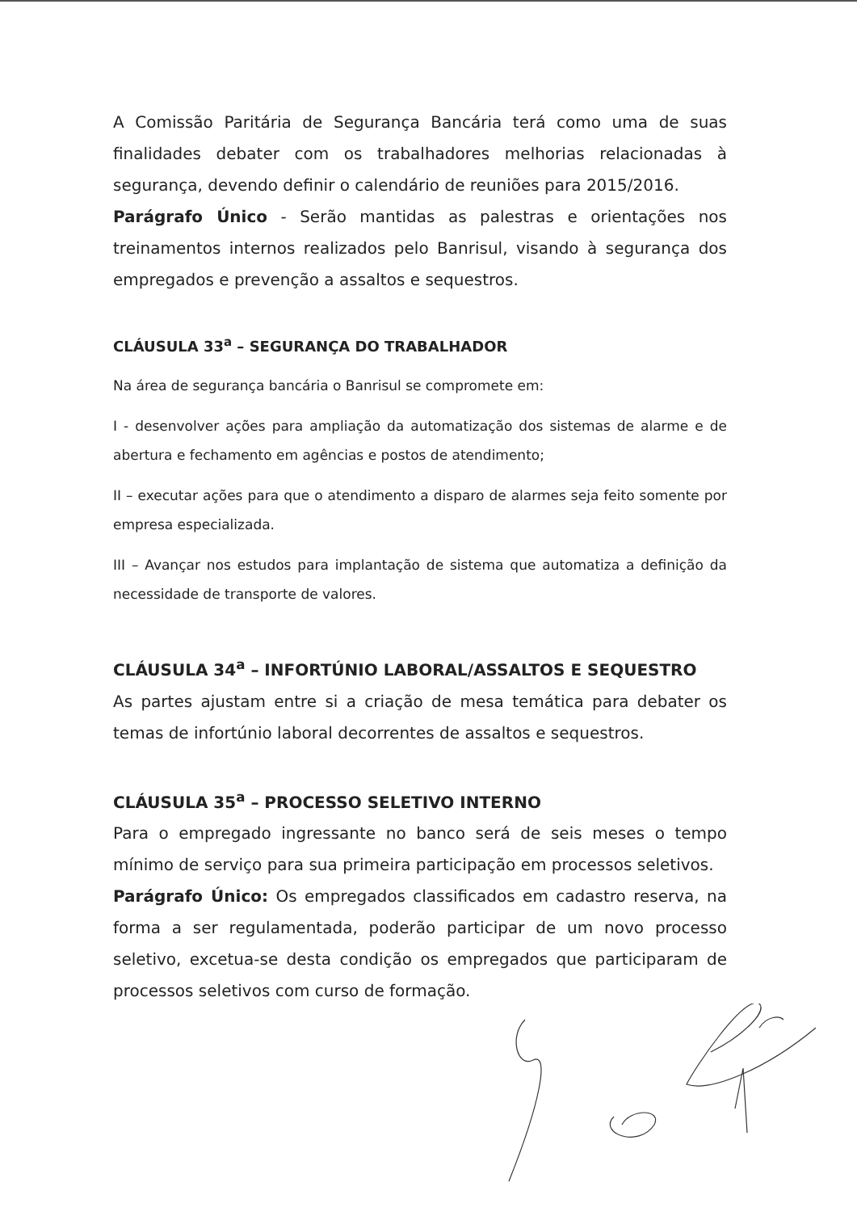A Comissão Paritária de Segurança Bancária terá como uma de suas finalidades debater com os trabalhadores melhorias relacionadas à segurança, devendo definir o calendário de reuniões para 2015/2016.
Parágrafo Único - Serão mantidas as palestras e orientações nos treinamentos internos realizados pelo Banrisul, visando à segurança dos empregados e prevenção a assaltos e sequestros.
CLÁUSULA 33<sup>a</sup> – SEGURANÇA DO TRABALHADOR
Na área de segurança bancária o Banrisul se compromete em:
I - desenvolver ações para ampliação da automatização dos sistemas de alarme e de abertura e fechamento em agências e postos de atendimento;
II – executar ações para que o atendimento a disparo de alarmes seja feito somente por empresa especializada.
III – Avançar nos estudos para implantação de sistema que automatiza a definição da necessidade de transporte de valores.
CLÁUSULA 34<sup>a</sup> – INFORTÚNIO LABORAL/ASSALTOS E SEQUESTRO
As partes ajustam entre si a criação de mesa temática para debater os temas de infortúnio laboral decorrentes de assaltos e sequestros.
CLÁUSULA 35<sup>a</sup> – PROCESSO SELETIVO INTERNO
Para o empregado ingressante no banco será de seis meses o tempo mínimo de serviço para sua primeira participação em processos seletivos.
Parágrafo Único: Os empregados classificados em cadastro reserva, na forma a ser regulamentada, poderão participar de um novo processo seletivo, excetua-se desta condição os empregados que participaram de processos seletivos com curso de formação.